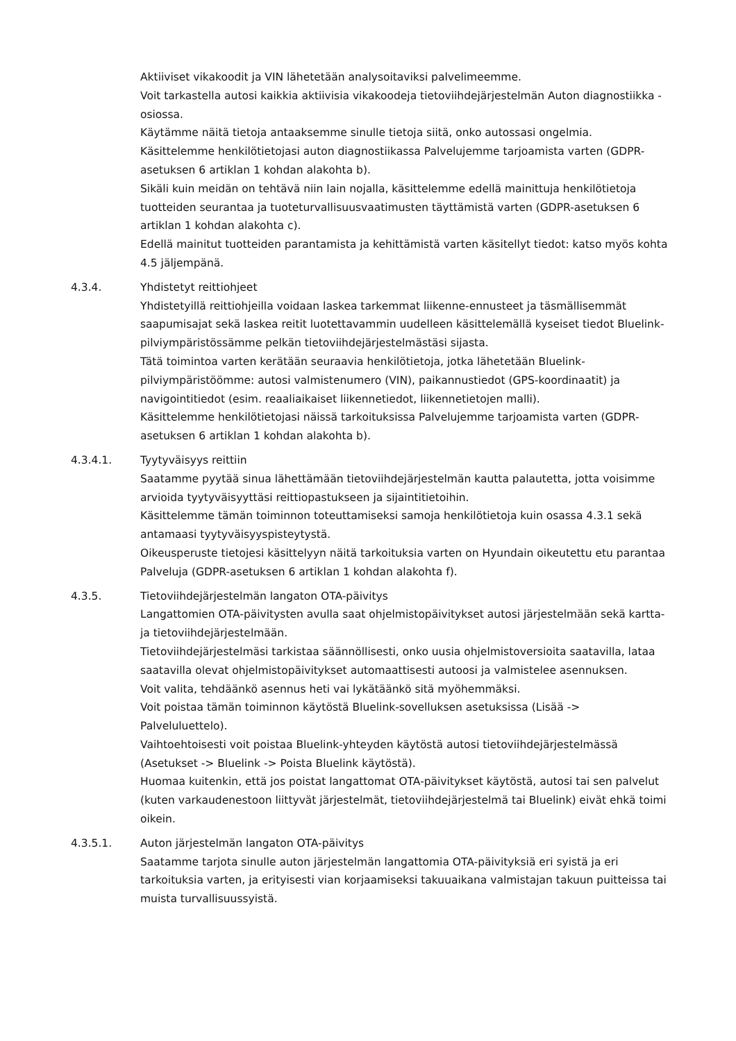Aktiiviset vikakoodit ja VIN lähetetään analysoitaviksi palvelimeemme.
Voit tarkastella autosi kaikkia aktiivisia vikakoodeja tietoviihdejärjestelmän Auton diagnostiikka -osiossa.
Käytämme näitä tietoja antaaksemme sinulle tietoja siitä, onko autossasi ongelmia.
Käsittelemme henkilötietojasi auton diagnostiikassa Palvelujemme tarjoamista varten (GDPR-asetuksen 6 artiklan 1 kohdan alakohta b).
Sikäli kuin meidän on tehtävä niin lain nojalla, käsittelemme edellä mainittuja henkilötietoja tuotteiden seurantaa ja tuoteturvallisuusvaatimusten täyttämistä varten (GDPR-asetuksen 6 artiklan 1 kohdan alakohta c).
Edellä mainitut tuotteiden parantamista ja kehittämistä varten käsitellyt tiedot: katso myös kohta 4.5 jäljempänä.
4.3.4. Yhdistetyt reittiohjeet
Yhdistetyillä reittiohjeilla voidaan laskea tarkemmat liikenne-ennusteet ja täsmällisemmät saapumisajat sekä laskea reitit luotettavammin uudelleen käsittelemällä kyseiset tiedot Bluelink-pilviympäristössämme pelkän tietoviihdejärjestelmästäsi sijasta.
Tätä toimintoa varten kerätään seuraavia henkilötietoja, jotka lähetetään Bluelink-pilviympäristöömme: autosi valmistenumero (VIN), paikannustiedot (GPS-koordinaatit) ja navigointitiedot (esim. reaaliaikaiset liikennetiedot, liikennetietojen malli).
Käsittelemme henkilötietojasi näissä tarkoituksissa Palvelujemme tarjoamista varten (GDPR-asetuksen 6 artiklan 1 kohdan alakohta b).
4.3.4.1. Tyytyväisyys reittiin
Saatamme pyytää sinua lähettämään tietoviihdejärjestelmän kautta palautetta, jotta voisimme arvioida tyytyväisyyttäsi reittiopastukseen ja sijaintitietoihin.
Käsittelemme tämän toiminnon toteuttamiseksi samoja henkilötietoja kuin osassa 4.3.1 sekä antamaasi tyytyväisyyspisteytystä.
Oikeusperuste tietojesi käsittelyyn näitä tarkoituksia varten on Hyundain oikeutettu etu parantaa Palveluja (GDPR-asetuksen 6 artiklan 1 kohdan alakohta f).
4.3.5. Tietoviihdejärjestelmän langaton OTA-päivitys
Langattomien OTA-päivitysten avulla saat ohjelmistopäivitykset autosi järjestelmään sekä kartta- ja tietoviihdejärjestelmään.
Tietoviihdejärjestelmäsi tarkistaa säännöllisesti, onko uusia ohjelmistoversioita saatavilla, lataa saatavilla olevat ohjelmistopäivitykset automaattisesti autoosi ja valmistelee asennuksen.
Voit valita, tehdäänkö asennus heti vai lykätäänkö sitä myöhemmäksi.
Voit poistaa tämän toiminnon käytöstä Bluelink-sovelluksen asetuksissa (Lisää -> Palveluluettelo).
Vaihtoehtoisesti voit poistaa Bluelink-yhteyden käytöstä autosi tietoviihdejärjestelmässä (Asetukset -> Bluelink -> Poista Bluelink käytöstä).
Huomaa kuitenkin, että jos poistat langattomat OTA-päivitykset käytöstä, autosi tai sen palvelut (kuten varkaudenestoon liittyvät järjestelmät, tietoviihdejärjestelmä tai Bluelink) eivät ehkä toimi oikein.
4.3.5.1. Auton järjestelmän langaton OTA-päivitys
Saatamme tarjota sinulle auton järjestelmän langattomia OTA-päivityksiä eri syistä ja eri tarkoituksia varten, ja erityisesti vian korjaamiseksi takuuaikana valmistajan takuun puitteissa tai muista turvallisuussyistä.